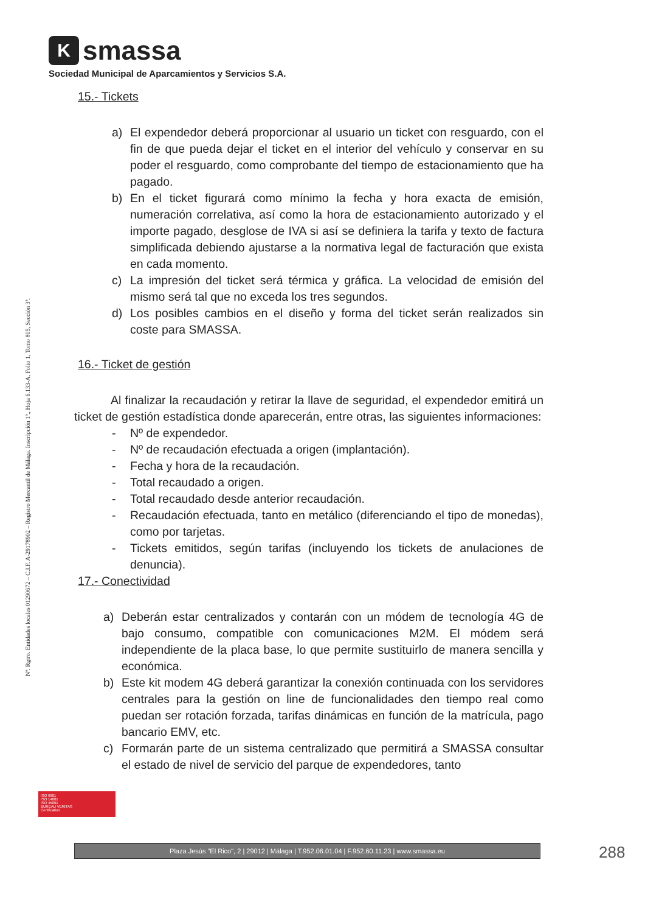Ksmassa
Sociedad Municipal de Aparcamientos y Servicios S.A.
Nº. Rgtro. Entidades locales 01290672 – C.I.F. A-29178902 – Registro Mercantil de Málaga. Inscripción 1ª., Hoja 6.133-A, Folio 1, Tomo 805, Sección 3ª.
15.- Tickets
a) El expendedor deberá proporcionar al usuario un ticket con resguardo, con el fin de que pueda dejar el ticket en el interior del vehículo y conservar en su poder el resguardo, como comprobante del tiempo de estacionamiento que ha pagado.
b) En el ticket figurará como mínimo la fecha y hora exacta de emisión, numeración correlativa, así como la hora de estacionamiento autorizado y el importe pagado, desglose de IVA si así se definiera la tarifa y texto de factura simplificada debiendo ajustarse a la normativa legal de facturación que exista en cada momento.
c) La impresión del ticket será térmica y gráfica. La velocidad de emisión del mismo será tal que no exceda los tres segundos.
d) Los posibles cambios en el diseño y forma del ticket serán realizados sin coste para SMASSA.
16.- Ticket de gestión
Al finalizar la recaudación y retirar la llave de seguridad, el expendedor emitirá un ticket de gestión estadística donde aparecerán, entre otras, las siguientes informaciones:
- Nº de expendedor.
- Nº de recaudación efectuada a origen (implantación).
- Fecha y hora de la recaudación.
- Total recaudado a origen.
- Total recaudado desde anterior recaudación.
- Recaudación efectuada, tanto en metálico (diferenciando el tipo de monedas), como por tarjetas.
- Tickets emitidos, según tarifas (incluyendo los tickets de anulaciones de denuncia).
17.- Conectividad
a) Deberán estar centralizados y contarán con un módem de tecnología 4G de bajo consumo, compatible con comunicaciones M2M. El módem será independiente de la placa base, lo que permite sustituirlo de manera sencilla y económica.
b) Este kit modem 4G deberá garantizar la conexión continuada con los servidores centrales para la gestión on line de funcionalidades den tiempo real como puedan ser rotación forzada, tarifas dinámicas en función de la matrícula, pago bancario EMV, etc.
c) Formarán parte de un sistema centralizado que permitirá a SMASSA consultar el estado de nivel de servicio del parque de expendedores, tanto
ISO 9001
ISO 14001
ISO 45001
BUREAU VERITAS
Certification
Plaza Jesús "El Rico", 2 | 29012 | Málaga | T.952.06.01.04 | F.952.60.11.23 | www.smassa.eu 288